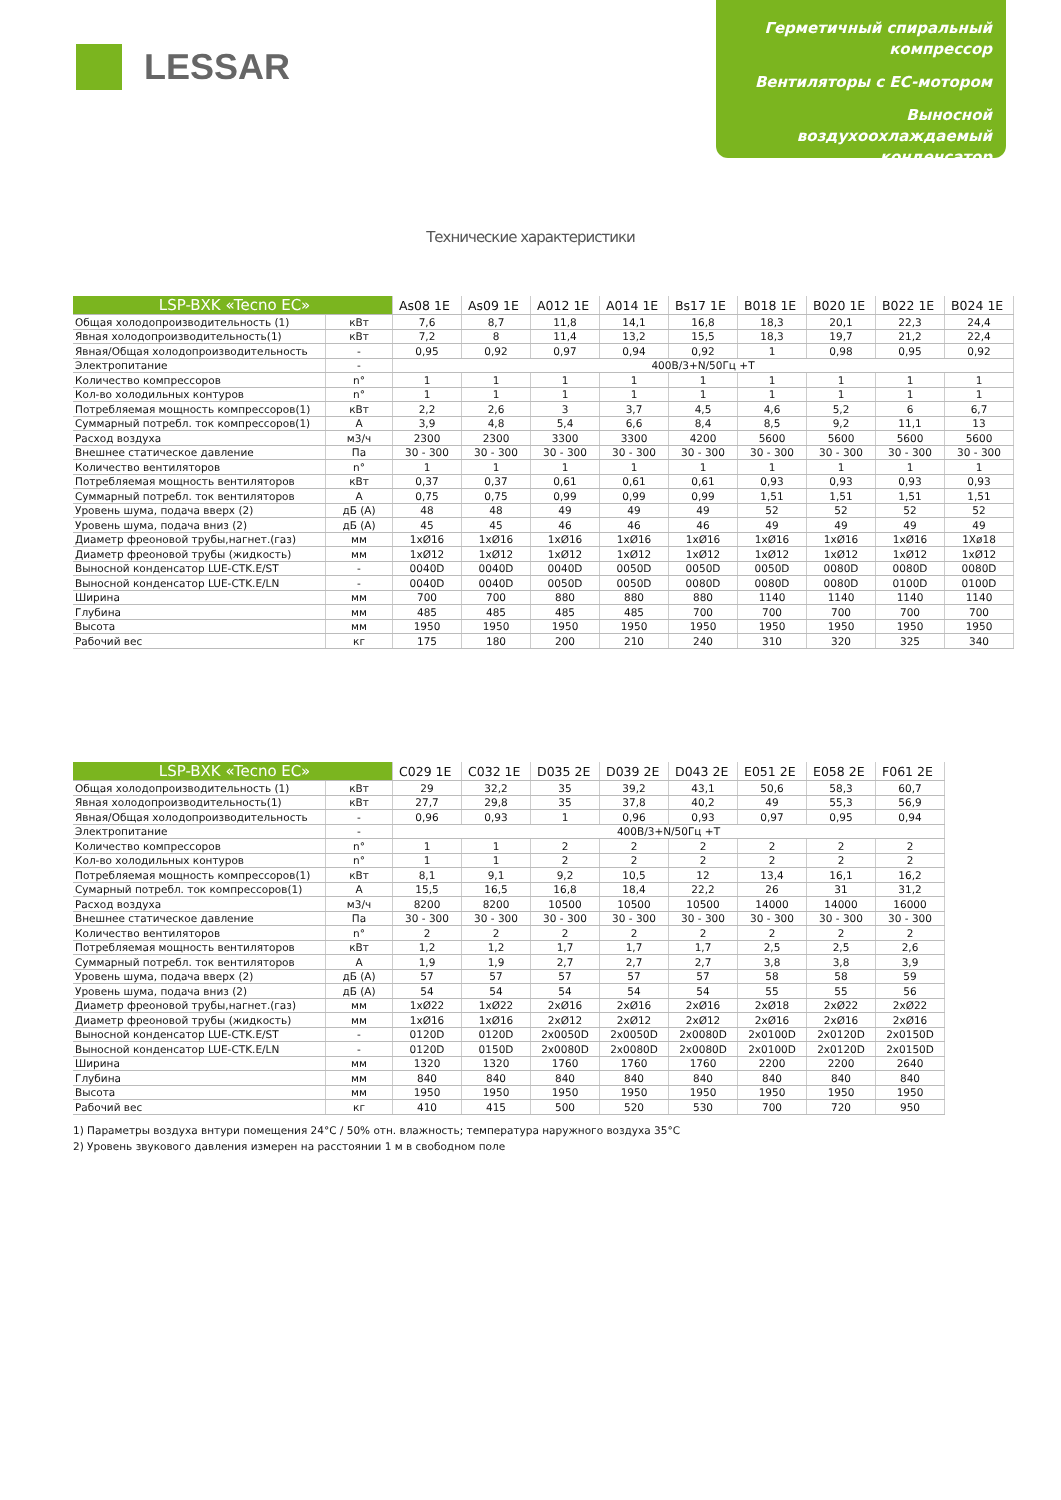LESSAR
Герметичный спиральный компрессор
Вентиляторы с EC-мотором
Выносной воздухоохлаждаемый конденсатор
Технические характеристики
| LSP-BXK «Tecno EC» | | As08 1E | As09 1E | A012 1E | A014 1E | Bs17 1E | B018 1E | B020 1E | B022 1E | B024 1E |
| --- | --- | --- | --- | --- | --- | --- | --- | --- | --- | --- |
| Общая холодопроизводительность (1) | кВт | 7,6 | 8,7 | 11,8 | 14,1 | 16,8 | 18,3 | 20,1 | 22,3 | 24,4 |
| Явная холодопроизводительность(1) | кВт | 7,2 | 8 | 11,4 | 13,2 | 15,5 | 18,3 | 19,7 | 21,2 | 22,4 |
| Явная/Общая холодопроизводительность | - | 0,95 | 0,92 | 0,97 | 0,94 | 0,92 | 1 | 0,98 | 0,95 | 0,92 |
| Электропитание | - | 400В/3+N/50Гц +Т | | | | | | | | |
| Количество компрессоров | n° | 1 | 1 | 1 | 1 | 1 | 1 | 1 | 1 | 1 |
| Кол-во холодильных контуров | n° | 1 | 1 | 1 | 1 | 1 | 1 | 1 | 1 | 1 |
| Потребляемая мощность компрессоров(1) | кВт | 2,2 | 2,6 | 3 | 3,7 | 4,5 | 4,6 | 5,2 | 6 | 6,7 |
| Суммарный потребл. ток компрессоров(1) | А | 3,9 | 4,8 | 5,4 | 6,6 | 8,4 | 8,5 | 9,2 | 11,1 | 13 |
| Расход воздуха | м3/ч | 2300 | 2300 | 3300 | 3300 | 4200 | 5600 | 5600 | 5600 | 5600 |
| Внешнее статическое давление | Па | 30 - 300 | 30 - 300 | 30 - 300 | 30 - 300 | 30 - 300 | 30 - 300 | 30 - 300 | 30 - 300 | 30 - 300 |
| Количество вентиляторов | n° | 1 | 1 | 1 | 1 | 1 | 1 | 1 | 1 | 1 |
| Потребляемая мощность вентиляторов | кВт | 0,37 | 0,37 | 0,61 | 0,61 | 0,61 | 0,93 | 0,93 | 0,93 | 0,93 |
| Суммарный потребл. ток вентиляторов | А | 0,75 | 0,75 | 0,99 | 0,99 | 0,99 | 1,51 | 1,51 | 1,51 | 1,51 |
| Уровень шума, подача вверх (2) | дБ (А) | 48 | 48 | 49 | 49 | 49 | 52 | 52 | 52 | 52 |
| Уровень шума, подача вниз (2) | дБ (А) | 45 | 45 | 46 | 46 | 46 | 49 | 49 | 49 | 49 |
| Диаметр фреоновой трубы,нагнет.(газ) | мм | 1xØ16 | 1xØ16 | 1xØ16 | 1xØ16 | 1xØ16 | 1xØ16 | 1xØ16 | 1xØ16 | 1Xø18 |
| Диаметр фреоновой трубы (жидкость) | мм | 1xØ12 | 1xØ12 | 1xØ12 | 1xØ12 | 1xØ12 | 1xØ12 | 1xØ12 | 1xØ12 | 1xØ12 |
| Выносной конденсатор LUE-CTK.E/ST | - | 0040D | 0040D | 0040D | 0050D | 0050D | 0050D | 0080D | 0080D | 0080D |
| Выносной конденсатор LUE-CTK.E/LN | - | 0040D | 0040D | 0050D | 0050D | 0080D | 0080D | 0080D | 0100D | 0100D |
| Ширина | мм | 700 | 700 | 880 | 880 | 880 | 1140 | 1140 | 1140 | 1140 |
| Глубина | мм | 485 | 485 | 485 | 485 | 700 | 700 | 700 | 700 | 700 |
| Высота | мм | 1950 | 1950 | 1950 | 1950 | 1950 | 1950 | 1950 | 1950 | 1950 |
| Рабочий вес | кг | 175 | 180 | 200 | 210 | 240 | 310 | 320 | 325 | 340 |
| LSP-BXK «Tecno EC» | | C029 1E | C032 1E | D035 2E | D039 2E | D043 2E | E051 2E | E058 2E | F061 2E |
| --- | --- | --- | --- | --- | --- | --- | --- | --- | --- |
| Общая холодопроизводительность (1) | кВт | 29 | 32,2 | 35 | 39,2 | 43,1 | 50,6 | 58,3 | 60,7 |
| Явная холодопроизводительность(1) | кВт | 27,7 | 29,8 | 35 | 37,8 | 40,2 | 49 | 55,3 | 56,9 |
| Явная/Общая холодопроизводительность | - | 0,96 | 0,93 | 1 | 0,96 | 0,93 | 0,97 | 0,95 | 0,94 |
| Электропитание | - | 400В/3+N/50Гц +Т | | | | | | | |
| Количество компрессоров | n° | 1 | 1 | 2 | 2 | 2 | 2 | 2 | 2 |
| Кол-во холодильных контуров | n° | 1 | 1 | 2 | 2 | 2 | 2 | 2 | 2 |
| Потребляемая мощность компрессоров(1) | кВт | 8,1 | 9,1 | 9,2 | 10,5 | 12 | 13,4 | 16,1 | 16,2 |
| Сумарный потребл. ток компрессоров(1) | А | 15,5 | 16,5 | 16,8 | 18,4 | 22,2 | 26 | 31 | 31,2 |
| Расход воздуха | м3/ч | 8200 | 8200 | 10500 | 10500 | 10500 | 14000 | 14000 | 16000 |
| Внешнее статическое давление | Па | 30 - 300 | 30 - 300 | 30 - 300 | 30 - 300 | 30 - 300 | 30 - 300 | 30 - 300 | 30 - 300 |
| Количество вентиляторов | n° | 2 | 2 | 2 | 2 | 2 | 2 | 2 | 2 |
| Потребляемая мощность вентиляторов | кВт | 1,2 | 1,2 | 1,7 | 1,7 | 1,7 | 2,5 | 2,5 | 2,6 |
| Суммарный потребл. ток вентиляторов | А | 1,9 | 1,9 | 2,7 | 2,7 | 2,7 | 3,8 | 3,8 | 3,9 |
| Уровень шума, подача вверх (2) | дБ (А) | 57 | 57 | 57 | 57 | 57 | 58 | 58 | 59 |
| Уровень шума, подача вниз (2) | дБ (А) | 54 | 54 | 54 | 54 | 54 | 55 | 55 | 56 |
| Диаметр фреоновой трубы,нагнет.(газ) | мм | 1xØ22 | 1xØ22 | 2xØ16 | 2xØ16 | 2xØ16 | 2xØ18 | 2xØ22 | 2xØ22 |
| Диаметр фреоновой трубы (жидкость) | мм | 1xØ16 | 1xØ16 | 2xØ12 | 2xØ12 | 2xØ12 | 2xØ16 | 2xØ16 | 2xØ16 |
| Выносной конденсатор LUE-CTK.E/ST | - | 0120D | 0120D | 2x0050D | 2x0050D | 2x0080D | 2x0100D | 2x0120D | 2x0150D |
| Выносной конденсатор LUE-CTK.E/LN | - | 0120D | 0150D | 2x0080D | 2x0080D | 2x0080D | 2x0100D | 2x0120D | 2x0150D |
| Ширина | мм | 1320 | 1320 | 1760 | 1760 | 1760 | 2200 | 2200 | 2640 |
| Глубина | мм | 840 | 840 | 840 | 840 | 840 | 840 | 840 | 840 |
| Высота | мм | 1950 | 1950 | 1950 | 1950 | 1950 | 1950 | 1950 | 1950 |
| Рабочий вес | кг | 410 | 415 | 500 | 520 | 530 | 700 | 720 | 950 |
1) Параметры воздуха внтури помещения 24°C / 50% отн. влажность; температура наружного воздуха 35°C
2) Уровень звукового давления измерен на расстоянии 1 м в свободном поле